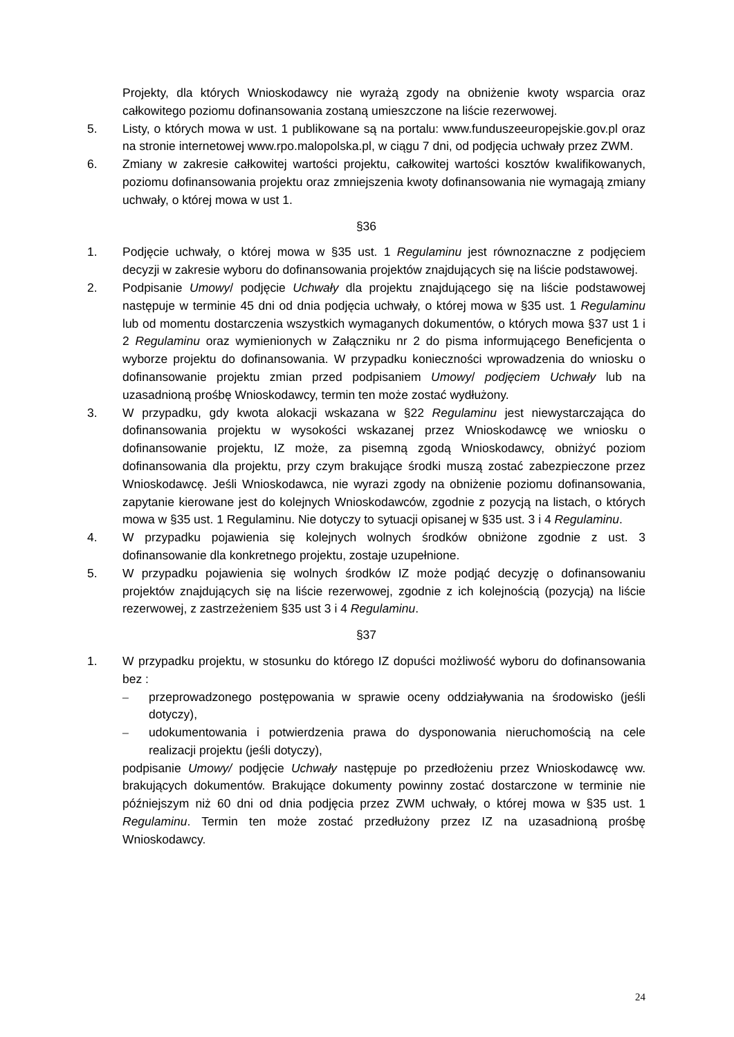Projekty, dla których Wnioskodawcy nie wyrażą zgody na obniżenie kwoty wsparcia oraz całkowitego poziomu dofinansowania zostaną umieszczone na liście rezerwowej.
5. Listy, o których mowa w ust. 1 publikowane są na portalu: www.funduszeeuropejskie.gov.pl oraz na stronie internetowej www.rpo.malopolska.pl, w ciągu 7 dni, od podjęcia uchwały przez ZWM.
6. Zmiany w zakresie całkowitej wartości projektu, całkowitej wartości kosztów kwalifikowanych, poziomu dofinansowania projektu oraz zmniejszenia kwoty dofinansowania nie wymagają zmiany uchwały, o której mowa w ust 1.
§36
1. Podjęcie uchwały, o której mowa w §35 ust. 1 Regulaminu jest równoznaczne z podjęciem decyzji w zakresie wyboru do dofinansowania projektów znajdujących się na liście podstawowej.
2. Podpisanie Umowy/ podjęcie Uchwały dla projektu znajdującego się na liście podstawowej następuje w terminie 45 dni od dnia podjęcia uchwały, o której mowa w §35 ust. 1 Regulaminu lub od momentu dostarczenia wszystkich wymaganych dokumentów, o których mowa §37 ust 1 i 2 Regulaminu oraz wymienionych w Załączniku nr 2 do pisma informującego Beneficjenta o wyborze projektu do dofinansowania. W przypadku konieczności wprowadzenia do wniosku o dofinansowanie projektu zmian przed podpisaniem Umowy/ podjęciem Uchwały lub na uzasadnioną prośbę Wnioskodawcy, termin ten może zostać wydłużony.
3. W przypadku, gdy kwota alokacji wskazana w §22 Regulaminu jest niewystarczająca do dofinansowania projektu w wysokości wskazanej przez Wnioskodawcę we wniosku o dofinansowanie projektu, IZ może, za pisemną zgodą Wnioskodawcy, obniżyć poziom dofinansowania dla projektu, przy czym brakujące środki muszą zostać zabezpieczone przez Wnioskodawcę. Jeśli Wnioskodawca, nie wyrazi zgody na obniżenie poziomu dofinansowania, zapytanie kierowane jest do kolejnych Wnioskodawców, zgodnie z pozycją na listach, o których mowa w §35 ust. 1 Regulaminu. Nie dotyczy to sytuacji opisanej w §35 ust. 3 i 4 Regulaminu.
4. W przypadku pojawienia się kolejnych wolnych środków obniżone zgodnie z ust. 3 dofinansowanie dla konkretnego projektu, zostaje uzupełnione.
5. W przypadku pojawienia się wolnych środków IZ może podjąć decyzję o dofinansowaniu projektów znajdujących się na liście rezerwowej, zgodnie z ich kolejnością (pozycją) na liście rezerwowej, z zastrzeżeniem §35 ust 3 i 4 Regulaminu.
§37
1. W przypadku projektu, w stosunku do którego IZ dopuści możliwość wyboru do dofinansowania bez :
– przeprowadzonego postępowania w sprawie oceny oddziaływania na środowisko (jeśli dotyczy),
– udokumentowania i potwierdzenia prawa do dysponowania nieruchomością na cele realizacji projektu (jeśli dotyczy),
podpisanie Umowy/ podjęcie Uchwały następuje po przedłożeniu przez Wnioskodawcę ww. brakujących dokumentów. Brakujące dokumenty powinny zostać dostarczone w terminie nie późniejszym niż 60 dni od dnia podjęcia przez ZWM uchwały, o której mowa w §35 ust. 1 Regulaminu. Termin ten może zostać przedłużony przez IZ na uzasadnioną prośbę Wnioskodawcy.
24